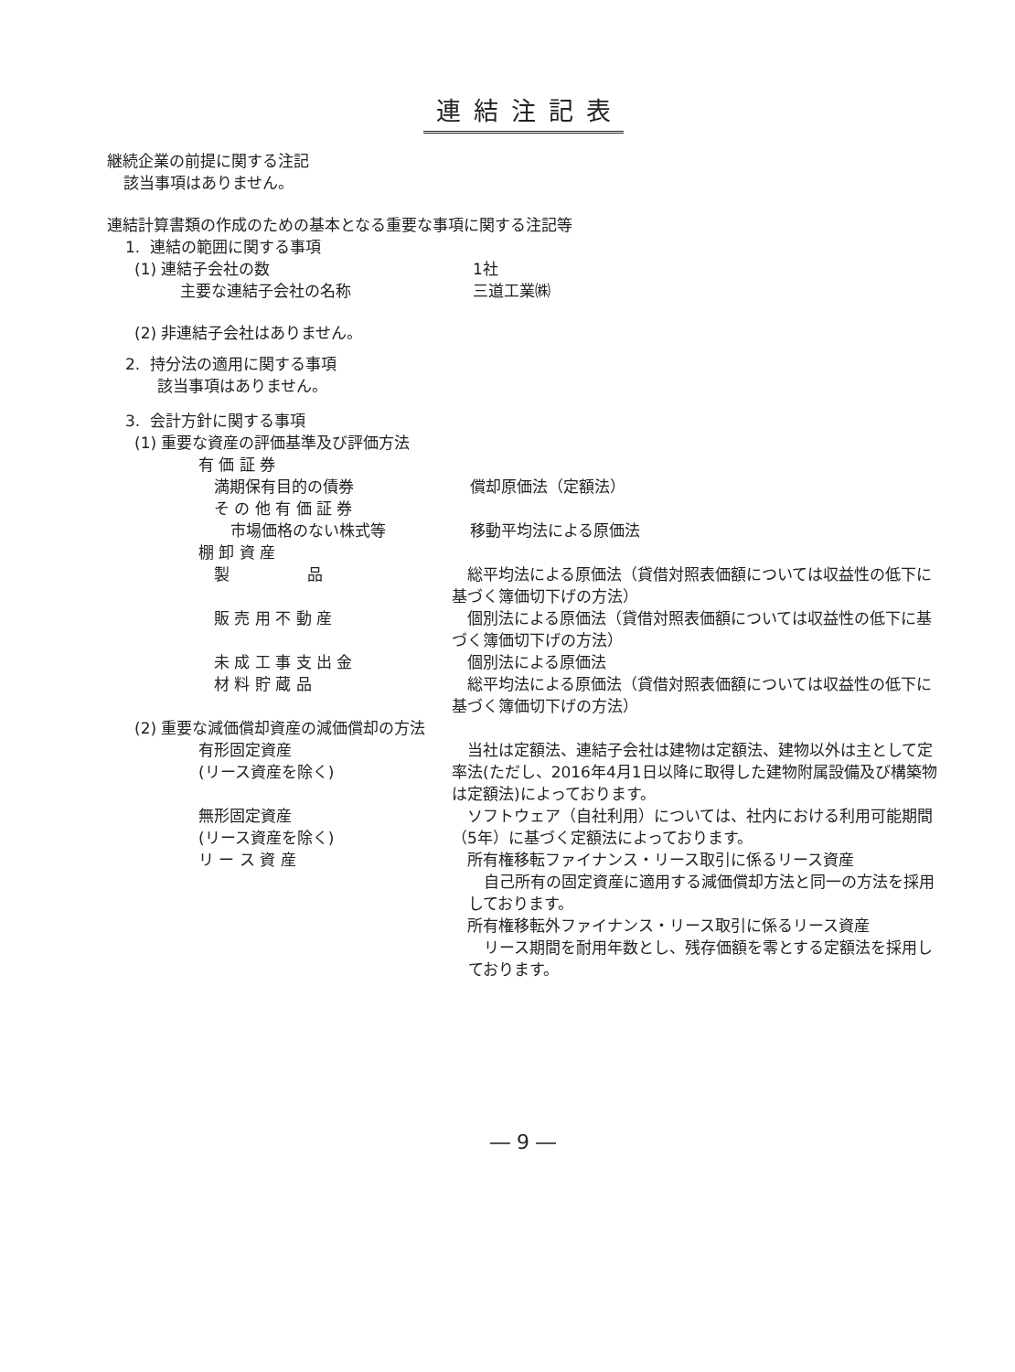連結注記表
継続企業の前提に関する注記
該当事項はありません。
連結計算書類の作成のための基本となる重要な事項に関する注記等
1. 連結の範囲に関する事項
(1) 連結子会社の数 1社
主要な連結子会社の名称 三道工業㈱
(2) 非連結子会社はありません。
2. 持分法の適用に関する事項
該当事項はありません。
3. 会計方針に関する事項
(1) 重要な資産の評価基準及び評価方法
有 価 証 券
満期保有目的の債券 償却原価法（定額法）
そ の 他 有 価 証 券
市場価格のない株式等 移動平均法による原価法
棚 卸 資 産
製　　　　　品　総平均法による原価法（貸借対照表価額については収益性の低下に基づく簿価切下げの方法）
販 売 用 不 動 産　個別法による原価法（貸借対照表価額については収益性の低下に基づく簿価切下げの方法）
未 成 工 事 支 出 金　個別法による原価法
材 料 貯 蔵 品　総平均法による原価法（貸借対照表価額については収益性の低下に基づく簿価切下げの方法）
(2) 重要な減価償却資産の減価償却の方法
有形固定資産
(リース資産を除く)　当社は定額法、連結子会社は建物は定額法、建物以外は主として定率法(ただし、2016年4月1日以降に取得した建物附属設備及び構築物は定額法)によっております。
無形固定資産
(リース資産を除く)　ソフトウェア（自社利用）については、社内における利用可能期間（5年）に基づく定額法によっております。
リ ー ス 資 産　所有権移転ファイナンス・リース取引に係るリース資産
　自己所有の固定資産に適用する減価償却方法と同一の方法を採用しております。
　所有権移転外ファイナンス・リース取引に係るリース資産
　リース期間を耐用年数とし、残存価額を零とする定額法を採用しております。
― 9 ―